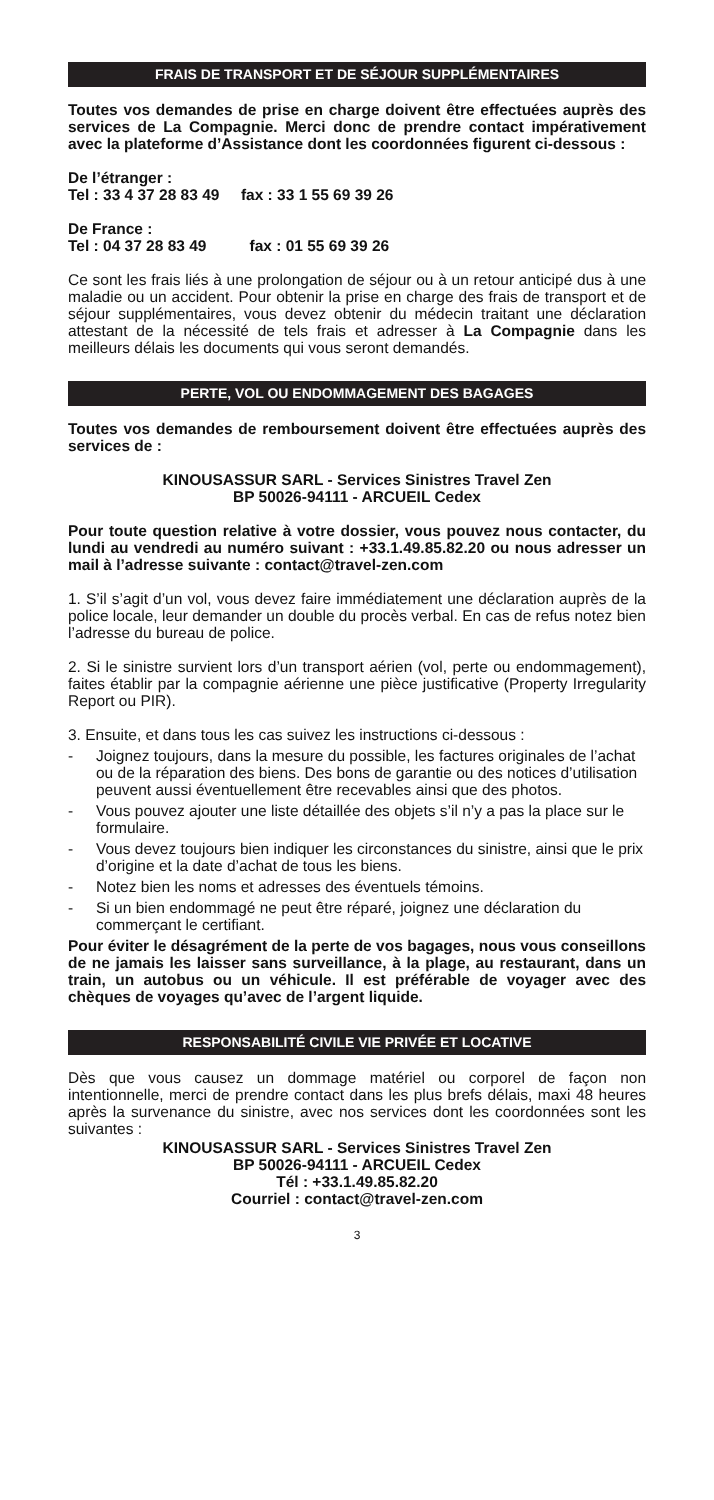FRAIS DE TRANSPORT ET DE SÉJOUR SUPPLÉMENTAIRES
Toutes vos demandes de prise en charge doivent être effectuées auprès des services de La Compagnie. Merci donc de prendre contact impérativement avec la plateforme d’Assistance dont les coordonnées figurent ci-dessous :
De l’étranger :
Tel : 33 4 37 28 83 49 fax : 33 1 55 69 39 26
De France :
Tel : 04 37 28 83 49 fax : 01 55 69 39 26
Ce sont les frais liés à une prolongation de séjour ou à un retour anticipé dus à une maladie ou un accident. Pour obtenir la prise en charge des frais de transport et de séjour supplémentaires, vous devez obtenir du médecin traitant une déclaration attestant de la nécessité de tels frais et adresser à La Compagnie dans les meilleurs délais les documents qui vous seront demandés.
PERTE, VOL OU ENDOMMAGEMENT DES BAGAGES
Toutes vos demandes de remboursement doivent être effectuées auprès des services de :
KINOUSASSUR SARL - Services Sinistres Travel Zen
BP 50026-94111 - ARCUEIL Cedex
Pour toute question relative à votre dossier, vous pouvez nous contacter, du lundi au vendredi au numéro suivant : +33.1.49.85.82.20 ou nous adresser un mail à l’adresse suivante : contact@travel-zen.com
1. S’il s’agit d’un vol, vous devez faire immédiatement une déclaration auprès de la police locale, leur demander un double du procès verbal. En cas de refus notez bien l’adresse du bureau de police.
2. Si le sinistre survient lors d’un transport aérien (vol, perte ou endommagement), faites établir par la compagnie aérienne une pièce justificative (Property Irregularity Report ou PIR).
3. Ensuite, et dans tous les cas suivez les instructions ci-dessous :
- Joignez toujours, dans la mesure du possible, les factures originales de l’achat ou de la réparation des biens. Des bons de garantie ou des notices d’utilisation peuvent aussi éventuellement être recevables ainsi que des photos.
- Vous pouvez ajouter une liste détaillée des objets s’il n’y a pas la place sur le formulaire.
- Vous devez toujours bien indiquer les circonstances du sinistre, ainsi que le prix d’origine et la date d’achat de tous les biens.
- Notez bien les noms et adresses des éventuels témoins.
- Si un bien endommagé ne peut être réparé, joignez une déclaration du commerçant le certifiant.
Pour éviter le désagrément de la perte de vos bagages, nous vous conseillons de ne jamais les laisser sans surveillance, à la plage, au restaurant, dans un train, un autobus ou un véhicule. Il est préférable de voyager avec des chèques de voyages qu’avec de l’argent liquide.
RESPONSABILITÉ CIVILE VIE PRIVÉE ET LOCATIVE
Dès que vous causez un dommage matériel ou corporel de façon non intentionnelle, merci de prendre contact dans les plus brefs délais, maxi 48 heures après la survenance du sinistre, avec nos services dont les coordonnées sont les suivantes :
KINOUSASSUR SARL - Services Sinistres Travel Zen
BP 50026-94111 - ARCUEIL Cedex
Tél : +33.1.49.85.82.20
Courriel : contact@travel-zen.com
3